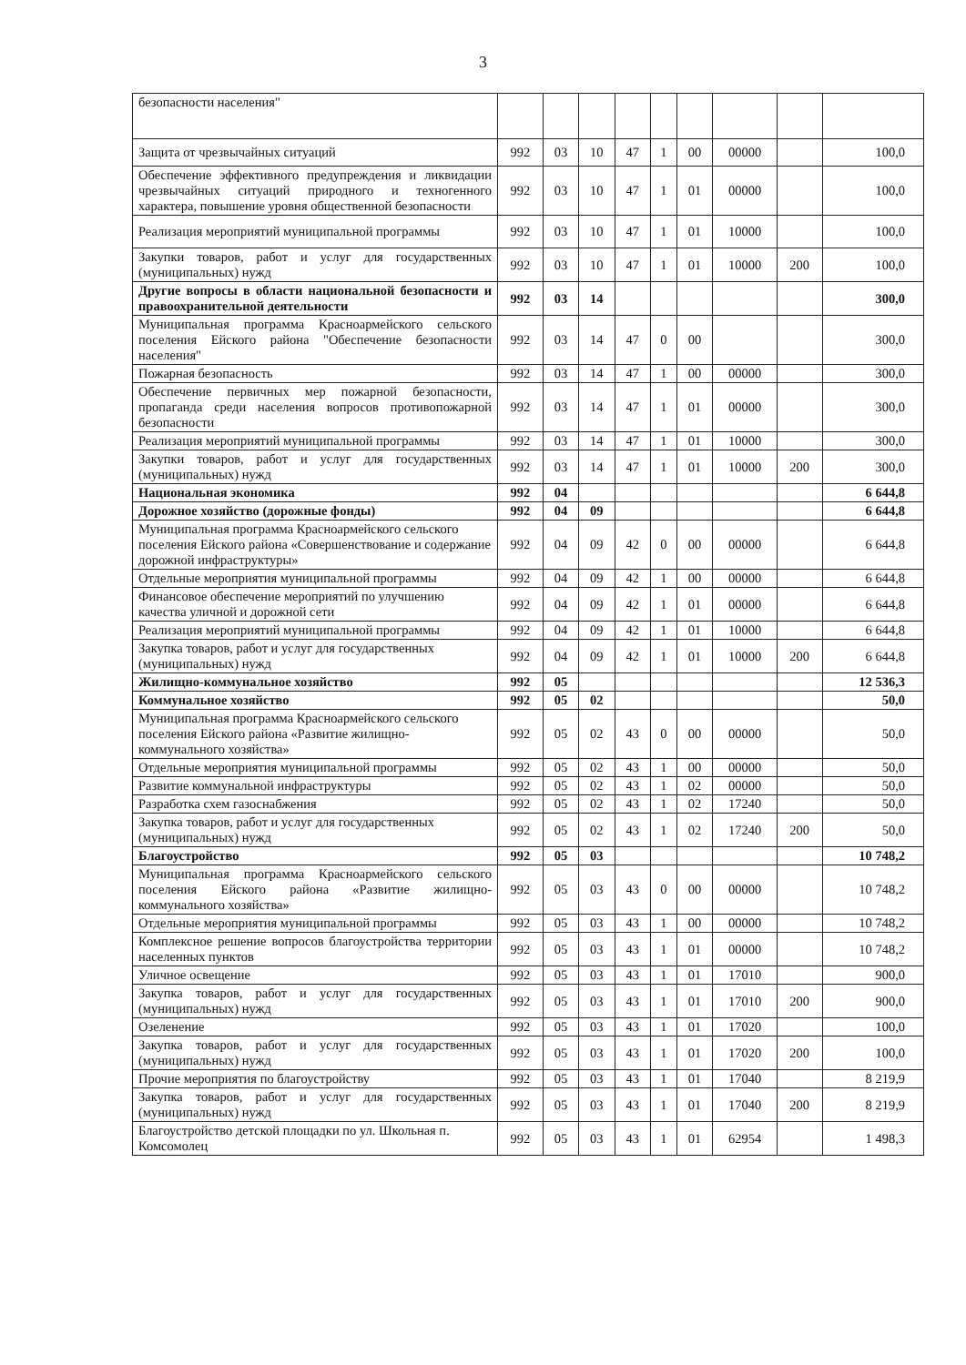3
| безопасности населения" | | | | | | | | | |
| Защита от чрезвычайных ситуаций | 992 | 03 | 10 | 47 | 1 | 00 | 00000 | | 100,0 |
| Обеспечение эффективного предупреждения и ликвидации чрезвычайных ситуаций природного и техногенного характера, повышение уровня общественной безопасности | 992 | 03 | 10 | 47 | 1 | 01 | 00000 | | 100,0 |
| Реализация мероприятий муниципальной программы | 992 | 03 | 10 | 47 | 1 | 01 | 10000 | | 100,0 |
| Закупки товаров, работ и услуг для государственных (муниципальных) нужд | 992 | 03 | 10 | 47 | 1 | 01 | 10000 | 200 | 100,0 |
| Другие вопросы в области национальной безопасности и правоохранительной деятельности | 992 | 03 | 14 | | | | | | 300,0 |
| Муниципальная программа Красноармейского сельского поселения Ейского района "Обеспечение безопасности населения" | 992 | 03 | 14 | 47 | 0 | 00 | | | 300,0 |
| Пожарная безопасность | 992 | 03 | 14 | 47 | 1 | 00 | 00000 | | 300,0 |
| Обеспечение первичных мер пожарной безопасности, пропаганда среди населения вопросов противопожарной безопасности | 992 | 03 | 14 | 47 | 1 | 01 | 00000 | | 300,0 |
| Реализация мероприятий муниципальной программы | 992 | 03 | 14 | 47 | 1 | 01 | 10000 | | 300,0 |
| Закупки товаров, работ и услуг для государственных (муниципальных) нужд | 992 | 03 | 14 | 47 | 1 | 01 | 10000 | 200 | 300,0 |
| Национальная экономика | 992 | 04 | | | | | | | 6 644,8 |
| Дорожное хозяйство (дорожные фонды) | 992 | 04 | 09 | | | | | | 6 644,8 |
| Муниципальная программа Красноармейского сельского поселения Ейского района «Совершенствование и содержание дорожной инфраструктуры» | 992 | 04 | 09 | 42 | 0 | 00 | 00000 | | 6 644,8 |
| Отдельные мероприятия муниципальной программы | 992 | 04 | 09 | 42 | 1 | 00 | 00000 | | 6 644,8 |
| Финансовое обеспечение мероприятий по улучшению качества уличной и дорожной сети | 992 | 04 | 09 | 42 | 1 | 01 | 00000 | | 6 644,8 |
| Реализация мероприятий муниципальной программы | 992 | 04 | 09 | 42 | 1 | 01 | 10000 | | 6 644,8 |
| Закупка товаров, работ и услуг для государственных (муниципальных) нужд | 992 | 04 | 09 | 42 | 1 | 01 | 10000 | 200 | 6 644,8 |
| Жилищно-коммунальное хозяйство | 992 | 05 | | | | | | | 12 536,3 |
| Коммунальное хозяйство | 992 | 05 | 02 | | | | | | 50,0 |
| Муниципальная программа Красноармейского сельского поселения Ейского района «Развитие жилищно-коммунального хозяйства» | 992 | 05 | 02 | 43 | 0 | 00 | 00000 | | 50,0 |
| Отдельные мероприятия муниципальной программы | 992 | 05 | 02 | 43 | 1 | 00 | 00000 | | 50,0 |
| Развитие коммунальной инфраструктуры | 992 | 05 | 02 | 43 | 1 | 02 | 00000 | | 50,0 |
| Разработка схем газоснабжения | 992 | 05 | 02 | 43 | 1 | 02 | 17240 | | 50,0 |
| Закупка товаров, работ и услуг для государственных (муниципальных) нужд | 992 | 05 | 02 | 43 | 1 | 02 | 17240 | 200 | 50,0 |
| Благоустройство | 992 | 05 | 03 | | | | | | 10 748,2 |
| Муниципальная программа Красноармейского сельского поселения Ейского района «Развитие жилищно-коммунального хозяйства» | 992 | 05 | 03 | 43 | 0 | 00 | 00000 | | 10 748,2 |
| Отдельные мероприятия муниципальной программы | 992 | 05 | 03 | 43 | 1 | 00 | 00000 | | 10 748,2 |
| Комплексное решение вопросов благоустройства территории населенных пунктов | 992 | 05 | 03 | 43 | 1 | 01 | 00000 | | 10 748,2 |
| Уличное освещение | 992 | 05 | 03 | 43 | 1 | 01 | 17010 | | 900,0 |
| Закупка товаров, работ и услуг для государственных (муниципальных) нужд | 992 | 05 | 03 | 43 | 1 | 01 | 17010 | 200 | 900,0 |
| Озеленение | 992 | 05 | 03 | 43 | 1 | 01 | 17020 | | 100,0 |
| Закупка товаров, работ и услуг для государственных (муниципальных) нужд | 992 | 05 | 03 | 43 | 1 | 01 | 17020 | 200 | 100,0 |
| Прочие мероприятия по благоустройству | 992 | 05 | 03 | 43 | 1 | 01 | 17040 | | 8 219,9 |
| Закупка товаров, работ и услуг для государственных (муниципальных) нужд | 992 | 05 | 03 | 43 | 1 | 01 | 17040 | 200 | 8 219,9 |
| Благоустройство детской площадки по ул. Школьная п. Комсомолец | 992 | 05 | 03 | 43 | 1 | 01 | 62954 | | 1 498,3 |